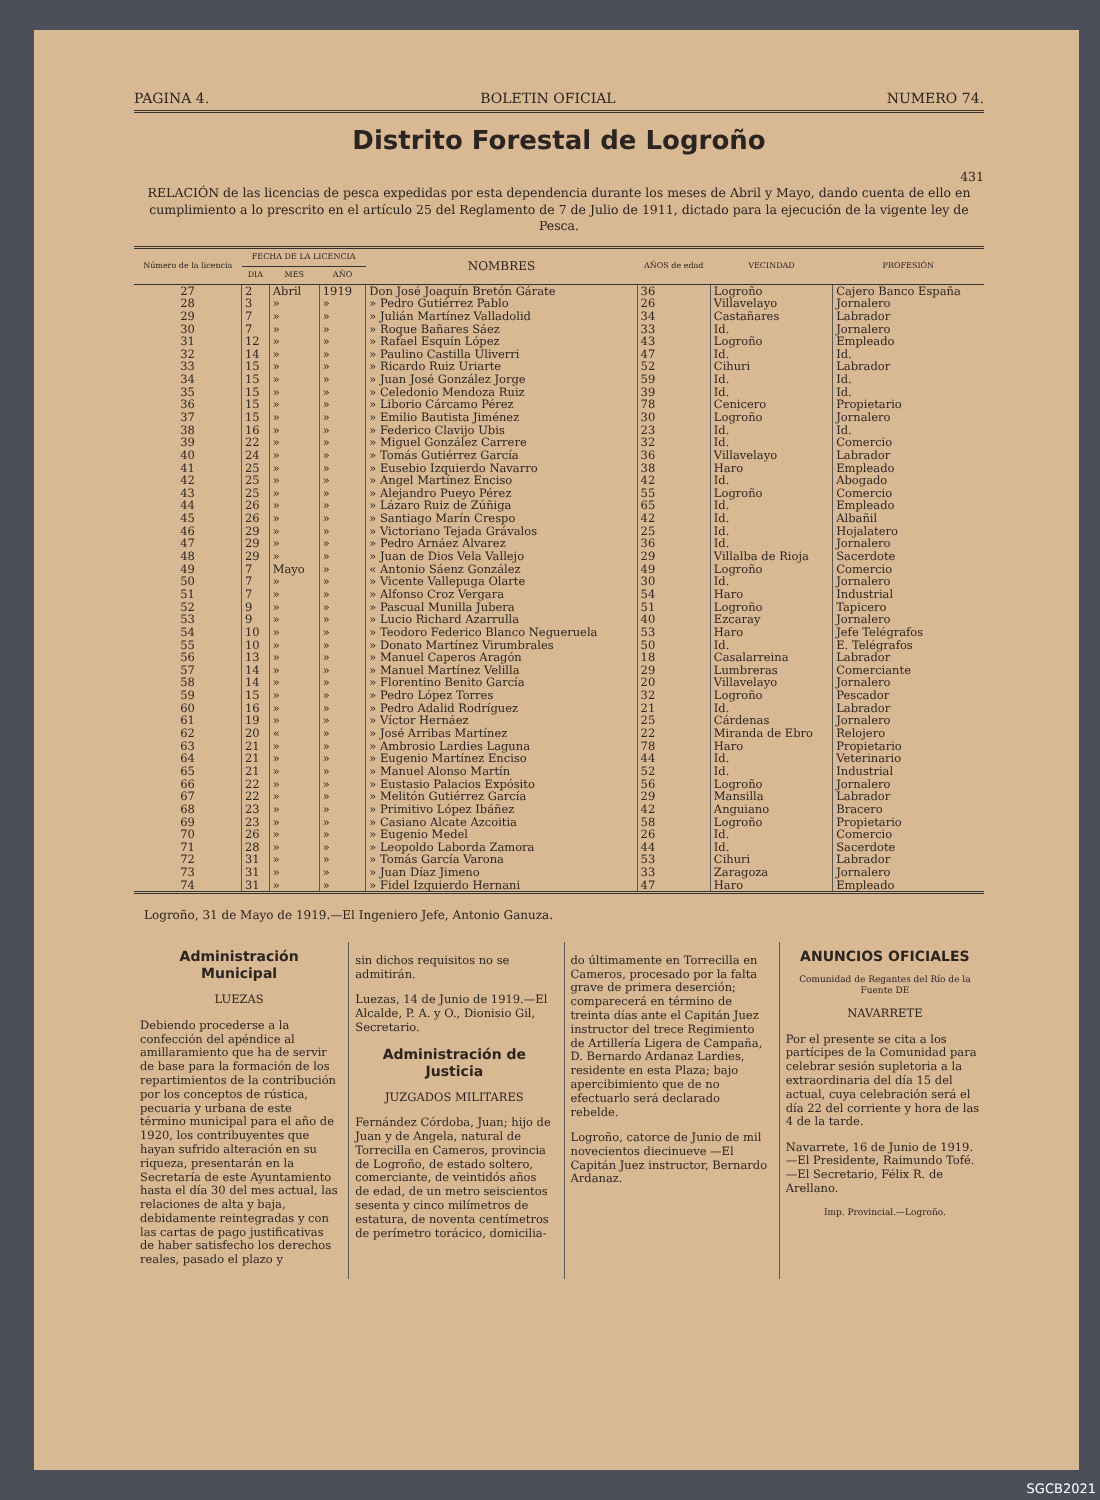PAGINA 4. BOLETIN OFICIAL NUMERO 74.
Distrito Forestal de Logroño
431
RELACIÓN de las licencias de pesca expedidas por esta dependencia durante los meses de Abril y Mayo, dando cuenta de ello en cumplimiento a lo prescrito en el artículo 25 del Reglamento de 7 de Julio de 1911, dictado para la ejecución de la vigente ley de Pesca.
| Número de la licencia | FECHA DE LA LICENCIA | | | NOMBRES | AÑOS de edad | VECINDAD | PROFESIÓN |
| --- | --- | --- | --- | --- | --- | --- | --- |
| | DIA | MES | AÑO | | | | |
| 27 | 2 | Abril | 1919 | Don José Joaquín Bretón Gárate | 36 | Logroño | Cajero Banco España |
| 28 | 3 | » | » | » Pedro Gutiérrez Pablo | 26 | Villavelayo | Jornalero |
| 29 | 7 | » | » | » Julián Martínez Valladolid | 34 | Castañares | Labrador |
| 30 | 7 | » | » | » Roque Bañares Sáez | 33 | Id. | Jornalero |
| 31 | 12 | » | » | » Rafael Esquín López | 43 | Logroño | Empleado |
| 32 | 14 | » | » | » Paulino Castilla Uliverri | 47 | Id. | Id. |
| 33 | 15 | » | » | » Ricardo Ruiz Uriarte | 52 | Cihuri | Labrador |
| 34 | 15 | » | » | » Juan José González Jorge | 59 | Id. | Id. |
| 35 | 15 | » | » | » Celedonio Mendoza Ruiz | 39 | Id. | Id. |
| 36 | 15 | » | » | » Liborio Cárcamo Pérez | 78 | Cenicero | Propietario |
| 37 | 15 | » | » | » Emilio Bautista Jiménez | 30 | Logroño | Jornalero |
| 38 | 16 | » | » | » Federico Clavijo Ubis | 23 | Id. | Id. |
| 39 | 22 | » | » | » Miguel González Carrere | 32 | Id. | Comercio |
| 40 | 24 | » | » | » Tomás Gutiérrez García | 36 | Villavelayo | Labrador |
| 41 | 25 | » | » | » Eusebio Izquierdo Navarro | 38 | Haro | Empleado |
| 42 | 25 | » | » | » Angel Martínez Enciso | 42 | Id. | Abogado |
| 43 | 25 | » | » | » Alejandro Pueyo Pérez | 55 | Logroño | Comercio |
| 44 | 26 | » | » | » Lázaro Ruiz de Zúñiga | 65 | Id. | Empleado |
| 45 | 26 | » | » | » Santiago Marín Crespo | 42 | Id. | Albañil |
| 46 | 29 | » | » | » Victoriano Tejada Grávalos | 25 | Id. | Hojalatero |
| 47 | 29 | » | » | » Pedro Arnáez Alvarez | 36 | Id. | Jornalero |
| 48 | 29 | » | » | » Juan de Dios Vela Vallejo | 29 | Villalba de Rioja | Sacerdote |
| 49 | 7 | Mayo | » | « Antonio Sáenz González | 49 | Logroño | Comercio |
| 50 | 7 | » | » | » Vicente Vallepuga Olarte | 30 | Id. | Jornalero |
| 51 | 7 | » | » | » Alfonso Croz Vergara | 54 | Haro | Industrial |
| 52 | 9 | » | » | » Pascual Munilla Jubera | 51 | Logroño | Tapicero |
| 53 | 9 | » | » | » Lucio Richard Azarrulla | 40 | Ezcaray | Jornalero |
| 54 | 10 | » | » | » Teodoro Federico Blanco Negueruela | 53 | Haro | Jefe Telégrafos |
| 55 | 10 | » | » | » Donato Martínez Virumbrales | 50 | Id. | E. Telégrafos |
| 56 | 13 | » | » | » Manuel Caperos Aragón | 18 | Casalarreina | Labrador |
| 57 | 14 | » | » | » Manuel Martínez Velilla | 29 | Lumbreras | Comerciante |
| 58 | 14 | » | » | » Florentino Benito García | 20 | Villavelayo | Jornalero |
| 59 | 15 | » | » | » Pedro López Torres | 32 | Logroño | Pescador |
| 60 | 16 | » | » | » Pedro Adalid Rodríguez | 21 | Id. | Labrador |
| 61 | 19 | » | » | » Víctor Hernáez | 25 | Cárdenas | Jornalero |
| 62 | 20 | « | » | » José Arribas Martínez | 22 | Miranda de Ebro | Relojero |
| 63 | 21 | » | » | » Ambrosio Lardies Laguna | 78 | Haro | Propietario |
| 64 | 21 | » | » | » Eugenio Martínez Enciso | 44 | Id. | Veterinario |
| 65 | 21 | » | » | » Manuel Alonso Martín | 52 | Id. | Industrial |
| 66 | 22 | » | » | » Eustasio Palacios Expósito | 56 | Logroño | Jornalero |
| 67 | 22 | » | » | » Melitón Gutiérrez García | 29 | Mansilla | Labrador |
| 68 | 23 | » | » | » Primitivo López Ibáñez | 42 | Anguiano | Bracero |
| 69 | 23 | » | » | » Casiano Alcate Azcoitia | 58 | Logroño | Propietario |
| 70 | 26 | » | » | » Eugenio Medel | 26 | Id. | Comercio |
| 71 | 28 | » | » | » Leopoldo Laborda Zamora | 44 | Id. | Sacerdote |
| 72 | 31 | » | » | » Tomás García Varona | 53 | Cihuri | Labrador |
| 73 | 31 | » | » | » Juan Díaz Jimeno | 33 | Zaragoza | Jornalero |
| 74 | 31 | » | » | » Fidel Izquierdo Hernani | 47 | Haro | Empleado |
Logroño, 31 de Mayo de 1919.—El Ingeniero Jefe, Antonio Ganuza.
Administración Municipal
LUEZAS
Debiendo procederse a la confección del apéndice al amillaramiento que ha de servir de base para la formación de los repartimientos de la contribución por los conceptos de rústica, pecuaria y urbana de este término municipal para el año de 1920, los contribuyentes que hayan sufrido alteración en su riqueza, presentarán en la Secretaría de este Ayuntamiento hasta el día 30 del mes actual, las relaciones de alta y baja, debidamente reintegradas y con las cartas de pago justificativas de haber satisfecho los derechos reales, pasado el plazo y
sin dichos requisitos no se admitirán.
Luezas, 14 de Junio de 1919.—El Alcalde, P. A. y O., Dionisio Gil, Secretario.
Administración de Justicia
JUZGADOS MILITARES
Fernández Córdoba, Juan; hijo de Juan y de Angela, natural de Torrecilla en Cameros, provincia de Logroño, de estado soltero, comerciante, de veintidós años de edad, de un metro seiscientos sesenta y cinco milímetros de estatura, de noventa centímetros de perímetro torácico, domicilia-
do últimamente en Torrecilla en Cameros, procesado por la falta grave de primera deserción; comparecerá en término de treinta días ante el Capitán Juez instructor del trece Regimiento de Artillería Ligera de Campaña, D. Bernardo Ardanaz Lardies, residente en esta Plaza; bajo apercibimiento que de no efectuarlo será declarado rebelde.
Logroño, catorce de Junio de mil novecientos diecinueve —El Capitán Juez instructor, Bernardo Ardanaz.
ANUNCIOS OFICIALES
Comunidad de Regantes del Río de la Fuente DE
NAVARRETE
Por el presente se cita a los partícipes de la Comunidad para celebrar sesión supletoria a la extraordinaria del día 15 del actual, cuya celebración será el día 22 del corriente y hora de las 4 de la tarde.
Navarrete, 16 de Junio de 1919. —El Presidente, Raimundo Tofé. —El Secretario, Félix R. de Arellano.
Imp. Provincial.—Logroño.
SGCB2021